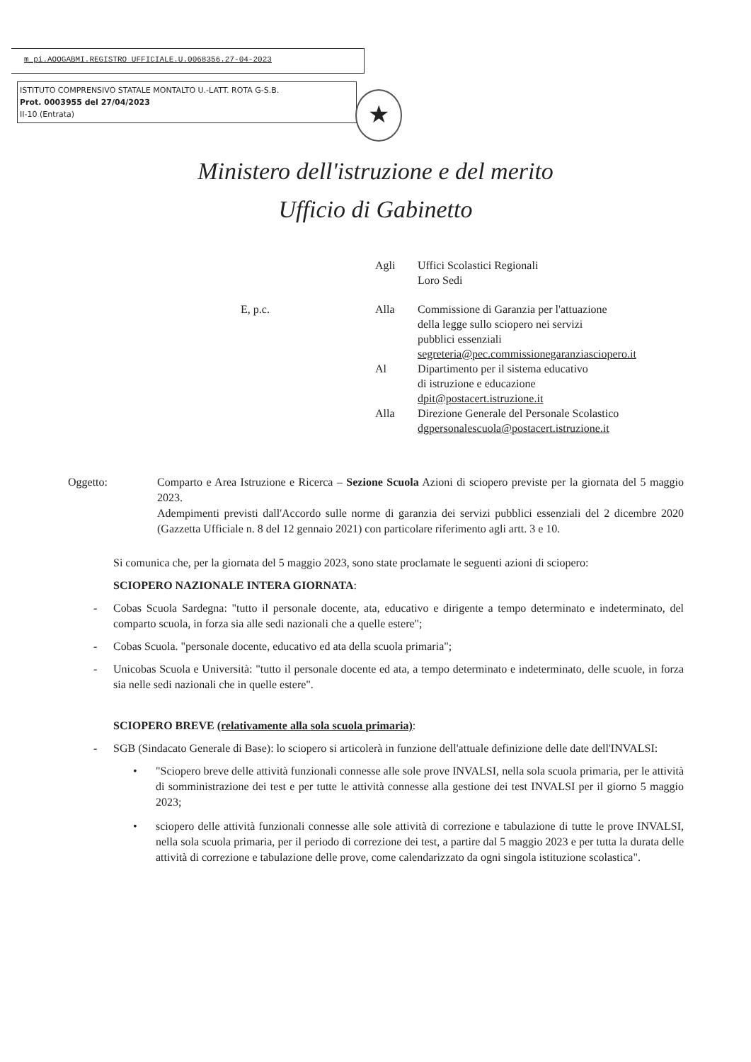m_pi.AOOGABMI.REGISTRO UFFICIALE.U.0068356.27-04-2023
ISTITUTO COMPRENSIVO STATALE MONTALTO U.-LATT. ROTA G-S.B.
Prot. 0003955 del 27/04/2023
II-10 (Entrata)
★
Ministero dell'istruzione e del merito
Ufficio di Gabinetto
Agli Uffici Scolastici Regionali
Loro Sedi
E, p.c. Alla Commissione di Garanzia per l'attuazione
della legge sullo sciopero nei servizi
pubblici essenziali
segreteria@pec.commissionegaranziasciopero.it
Al Dipartimento per il sistema educativo
di istruzione e educazione
dpit@postacert.istruzione.it
Alla Direzione Generale del Personale Scolastico
dgpersonalescuola@postacert.istruzione.it
Oggetto: Comparto e Area Istruzione e Ricerca – Sezione Scuola Azioni di sciopero previste per la giornata del 5 maggio 2023.
Adempimenti previsti dall'Accordo sulle norme di garanzia dei servizi pubblici essenziali del 2 dicembre 2020 (Gazzetta Ufficiale n. 8 del 12 gennaio 2021) con particolare riferimento agli artt. 3 e 10.
Si comunica che, per la giornata del 5 maggio 2023, sono state proclamate le seguenti azioni di sciopero:
SCIOPERO NAZIONALE INTERA GIORNATA:
- Cobas Scuola Sardegna: "tutto il personale docente, ata, educativo e dirigente a tempo determinato e indeterminato, del comparto scuola, in forza sia alle sedi nazionali che a quelle estere";
- Cobas Scuola. "personale docente, educativo ed ata della scuola primaria";
- Unicobas Scuola e Università: "tutto il personale docente ed ata, a tempo determinato e indeterminato, delle scuole, in forza sia nelle sedi nazionali che in quelle estere".
SCIOPERO BREVE (relativamente alla sola scuola primaria):
- SGB (Sindacato Generale di Base): lo sciopero si articolerà in funzione dell'attuale definizione delle date dell'INVALSI:
• "Sciopero breve delle attività funzionali connesse alle sole prove INVALSI, nella sola scuola primaria, per le attività di somministrazione dei test e per tutte le attività connesse alla gestione dei test INVALSI per il giorno 5 maggio 2023;
• sciopero delle attività funzionali connesse alle sole attività di correzione e tabulazione di tutte le prove INVALSI, nella sola scuola primaria, per il periodo di correzione dei test, a partire dal 5 maggio 2023 e per tutta la durata delle attività di correzione e tabulazione delle prove, come calendarizzato da ogni singola istituzione scolastica".